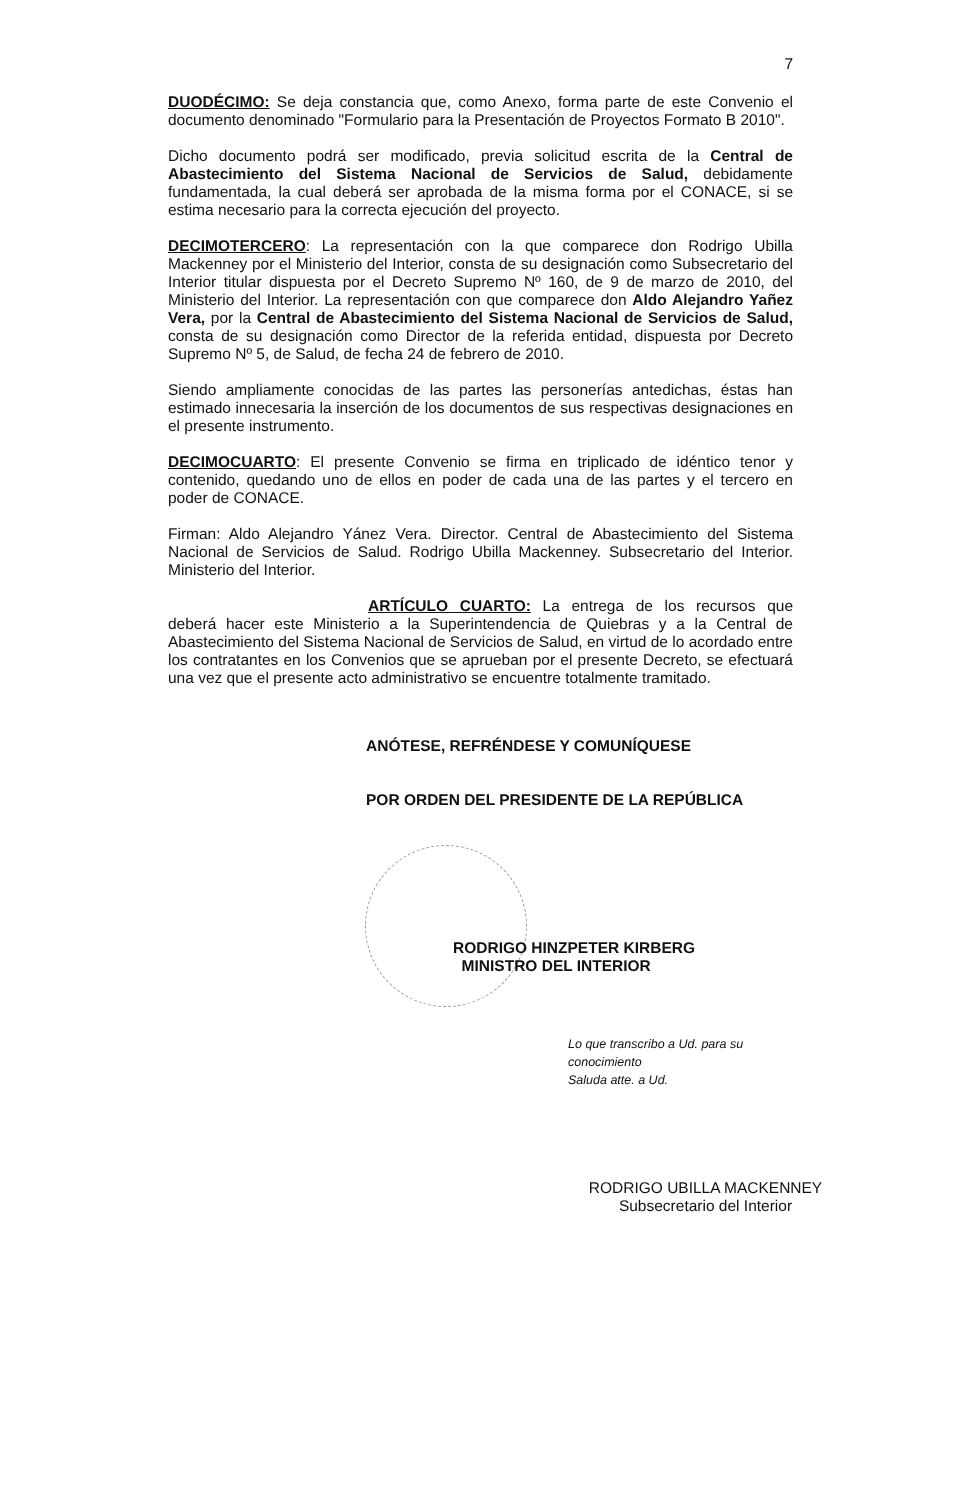7
DUODÉCIMO: Se deja constancia que, como Anexo, forma parte de este Convenio el documento denominado "Formulario para la Presentación de Proyectos Formato B 2010".
Dicho documento podrá ser modificado, previa solicitud escrita de la Central de Abastecimiento del Sistema Nacional de Servicios de Salud, debidamente fundamentada, la cual deberá ser aprobada de la misma forma por el CONACE, si se estima necesario para la correcta ejecución del proyecto.
DECIMOTERCERO: La representación con la que comparece don Rodrigo Ubilla Mackenney por el Ministerio del Interior, consta de su designación como Subsecretario del Interior titular dispuesta por el Decreto Supremo Nº 160, de 9 de marzo de 2010, del Ministerio del Interior. La representación con que comparece don Aldo Alejandro Yañez Vera, por la Central de Abastecimiento del Sistema Nacional de Servicios de Salud, consta de su designación como Director de la referida entidad, dispuesta por Decreto Supremo Nº 5, de Salud, de fecha 24 de febrero de 2010.
Siendo ampliamente conocidas de las partes las personerías antedichas, éstas han estimado innecesaria la inserción de los documentos de sus respectivas designaciones en el presente instrumento.
DECIMOCUARTO: El presente Convenio se firma en triplicado de idéntico tenor y contenido, quedando uno de ellos en poder de cada una de las partes y el tercero en poder de CONACE.
Firman: Aldo Alejandro Yánez Vera. Director. Central de Abastecimiento del Sistema Nacional de Servicios de Salud. Rodrigo Ubilla Mackenney. Subsecretario del Interior. Ministerio del Interior.
ARTÍCULO CUARTO: La entrega de los recursos que deberá hacer este Ministerio a la Superintendencia de Quiebras y a la Central de Abastecimiento del Sistema Nacional de Servicios de Salud, en virtud de lo acordado entre los contratantes en los Convenios que se aprueban por el presente Decreto, se efectuará una vez que el presente acto administrativo se encuentre totalmente tramitado.
ANÓTESE, REFRÉNDESE Y COMUNÍQUESE
POR ORDEN DEL PRESIDENTE DE LA REPÚBLICA
RODRIGO HINZPETER KIRBERG
MINISTRO DEL INTERIOR
Lo que transcribo a Ud. para su conocimiento
Saluda atte. a Ud.
RODRIGO UBILLA MACKENNEY
Subsecretario del Interior